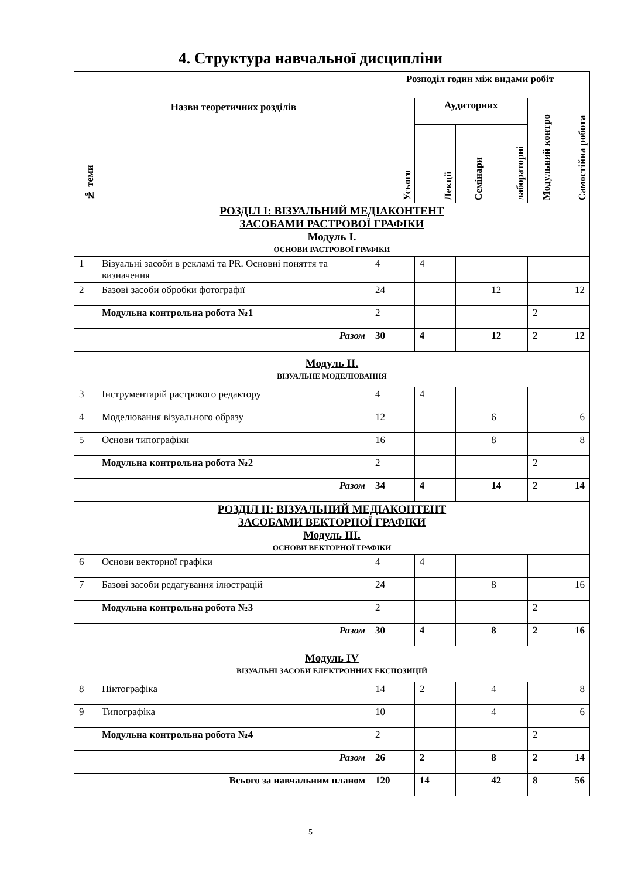4. Структура навчальної дисципліни
| № теми | Назви теоретичних розділів | Розподіл годин між видами робіт | | | | | |
| --- | --- | --- | --- | --- | --- | --- | --- |
| | | Усього | Аудиторних | | | Модульний контро | Самостійна робота |
| | | | Лекції | Семінари | лабораторні | | |
| РОЗДІЛ І: ВІЗУАЛЬНИЙ МЕДІАКОНТЕНТ ЗАСОБАМИ РАСТРОВОЇ ГРАФІКИ Модуль І. ОСНОВИ РАСТРОВОЇ ГРАФІКИ | | | | | | | |
| 1 | Візуальні засоби в рекламі та PR. Основні поняття та визначення | 4 | 4 | | | | |
| 2 | Базові засоби обробки фотографії | 24 | | | 12 | | 12 |
| | Модульна контрольна робота №1 | 2 | | | | 2 | |
| Разом | | 30 | 4 | | 12 | 2 | 12 |
| Модуль ІІ. ВІЗУАЛЬНЕ МОДЕЛЮВАННЯ | | | | | | | |
| 3 | Інструментарій растрового редактору | 4 | 4 | | | | |
| 4 | Моделювання візуального образу | 12 | | | 6 | | 6 |
| 5 | Основи типографіки | 16 | | | 8 | | 8 |
| | Модульна контрольна робота №2 | 2 | | | | 2 | |
| Разом | | 34 | 4 | | 14 | 2 | 14 |
| РОЗДІЛ ІІ: ВІЗУАЛЬНИЙ МЕДІАКОНТЕНТ ЗАСОБАМИ ВЕКТОРНОЇ ГРАФІКИ Модуль ІІІ. ОСНОВИ ВЕКТОРНОЇ ГРАФІКИ | | | | | | | |
| 6 | Основи векторної графіки | 4 | 4 | | | | |
| 7 | Базові засоби редагування ілюстрацій | 24 | | | 8 | | 16 |
| | Модульна контрольна робота №3 | 2 | | | | 2 | |
| Разом | | 30 | 4 | | 8 | 2 | 16 |
| Модуль IV ВІЗУАЛЬНІ ЗАСОБИ ЕЛЕКТРОННИХ ЕКСПОЗИЦІЙ | | | | | | | |
| 8 | Піктографіка | 14 | 2 | | 4 | | 8 |
| 9 | Типографіка | 10 | | | 4 | | 6 |
| | Модульна контрольна робота №4 | 2 | | | | 2 | |
| | Разом | 26 | 2 | | 8 | 2 | 14 |
| | Всього за навчальним планом | 120 | 14 | | 42 | 8 | 56 |
5